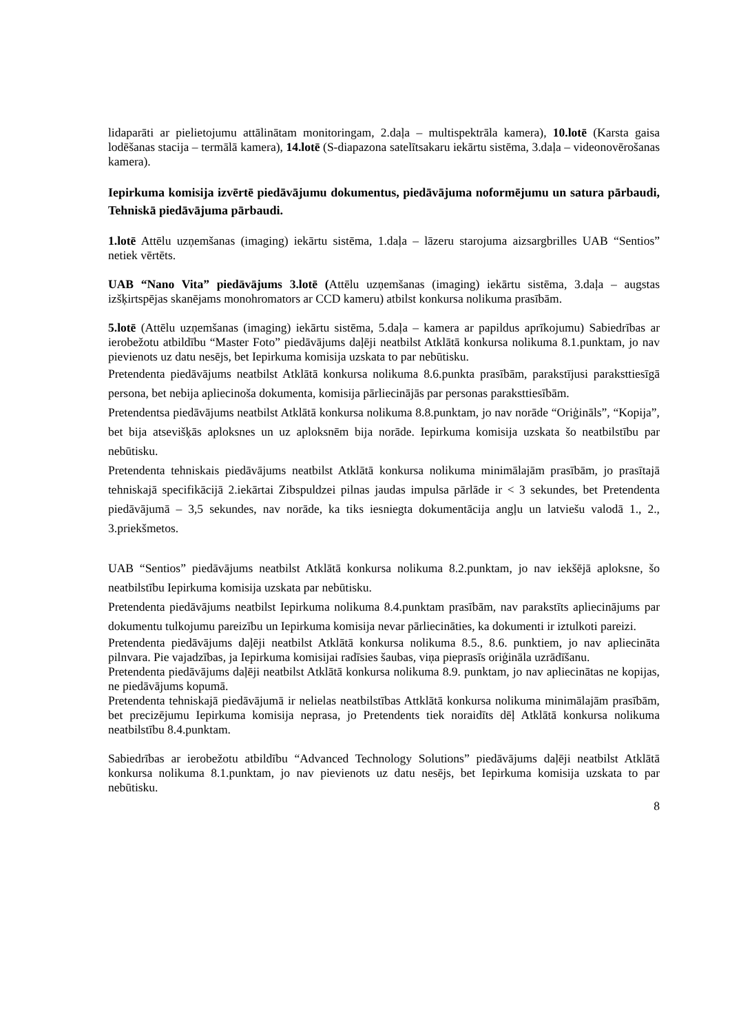lidaparāti ar pielietojumu attālinātam monitoringam, 2.daļa – multispektrāla kamera), 10.lotē (Karsta gaisa lodēšanas stacija – termālā kamera), 14.lotē (S-diapazona satelītsakaru iekārtu sistēma, 3.daļa – videonovērošanas kamera).
Iepirkuma komisija izvērtē piedāvājumu dokumentus, piedāvājuma noformējumu un satura pārbaudi, Tehniskā piedāvājuma pārbaudi.
1.lotē Attēlu uzņemšanas (imaging) iekārtu sistēma, 1.daļa – lāzeru starojuma aizsargbrilles UAB “Sentios” netiek vērtēts.
UAB “Nano Vita” piedāvājums 3.lotē (Attēlu uzņemšanas (imaging) iekārtu sistēma, 3.daļa – augstas izšķirtspējas skanējams monohromators ar CCD kameru) atbilst konkursa nolikuma prasībām.
5.lotē (Attēlu uzņemšanas (imaging) iekārtu sistēma, 5.daļa – kamera ar papildus aprīkojumu) Sabiedrības ar ierobežotu atbildību “Master Foto” piedāvājums daļēji neatbilst Atklātā konkursa nolikuma 8.1.punktam, jo nav pievienots uz datu nesējs, bet Iepirkuma komisija uzskata to par nebūtisku.
Pretendenta piedāvājums neatbilst Atklātā konkursa nolikuma 8.6.punkta prasībām, parakstījusi paraksttiesīgā persona, bet nebija apliecinoša dokumenta, komisija pārliecinājās par personas paraksttiesībām.
Pretendentsa piedāvājums neatbilst Atklātā konkursa nolikuma 8.8.punktam, jo nav norāde “Oriģināls”, “Kopija”, bet bija atsevišķās aploksnes un uz aploksnēm bija norāde. Iepirkuma komisija uzskata šo neatbilstību par nebūtisku.
Pretendenta tehniskais piedāvājums neatbilst Atklātā konkursa nolikuma minimālajām prasībām, jo prasītajā tehniskajā specifikācijā 2.iekārtai Zibspuldzei pilnas jaudas impulsa pārlāde ir < 3 sekundes, bet Pretendenta piedāvājumā – 3,5 sekundes, nav norāde, ka tiks iesniegta dokumentācija angļu un latviešu valodā 1., 2., 3.priekšmetos.
UAB “Sentios” piedāvājums neatbilst Atklātā konkursa nolikuma 8.2.punktam, jo nav iekšējā aploksne, šo neatbilstību Iepirkuma komisija uzskata par nebūtisku.
Pretendenta piedāvājums neatbilst Iepirkuma nolikuma 8.4.punktam prasībām, nav parakstīts apliecinājums par dokumentu tulkojumu pareizību un Iepirkuma komisija nevar pārliecināties, ka dokumenti ir iztulkoti pareizi.
Pretendenta piedāvājums daļēji neatbilst Atklātā konkursa nolikuma 8.5., 8.6. punktiem, jo nav apliecināta pilnvara. Pie vajadzības, ja Iepirkuma komisijai radīsies šaubas, viņa pieprasīs oriģināla uzrādīšanu.
Pretendenta piedāvājums daļēji neatbilst Atklātā konkursa nolikuma 8.9. punktam, jo nav apliecinātas ne kopijas, ne piedāvājums kopumā.
Pretendenta tehniskajā piedāvājumā ir nelielas neatbilstības Attklātā konkursa nolikuma minimālajām prasībām, bet precizējumu Iepirkuma komisija neprasa, jo Pretendents tiek noraidīts dēļ Atklātā konkursa nolikuma neatbilstību 8.4.punktam.
Sabiedrības ar ierobežotu atbildību “Advanced Technology Solutions” piedāvājums daļēji neatbilst Atklātā konkursa nolikuma 8.1.punktam, jo nav pievienots uz datu nesējs, bet Iepirkuma komisija uzskata to par nebūtisku.
8